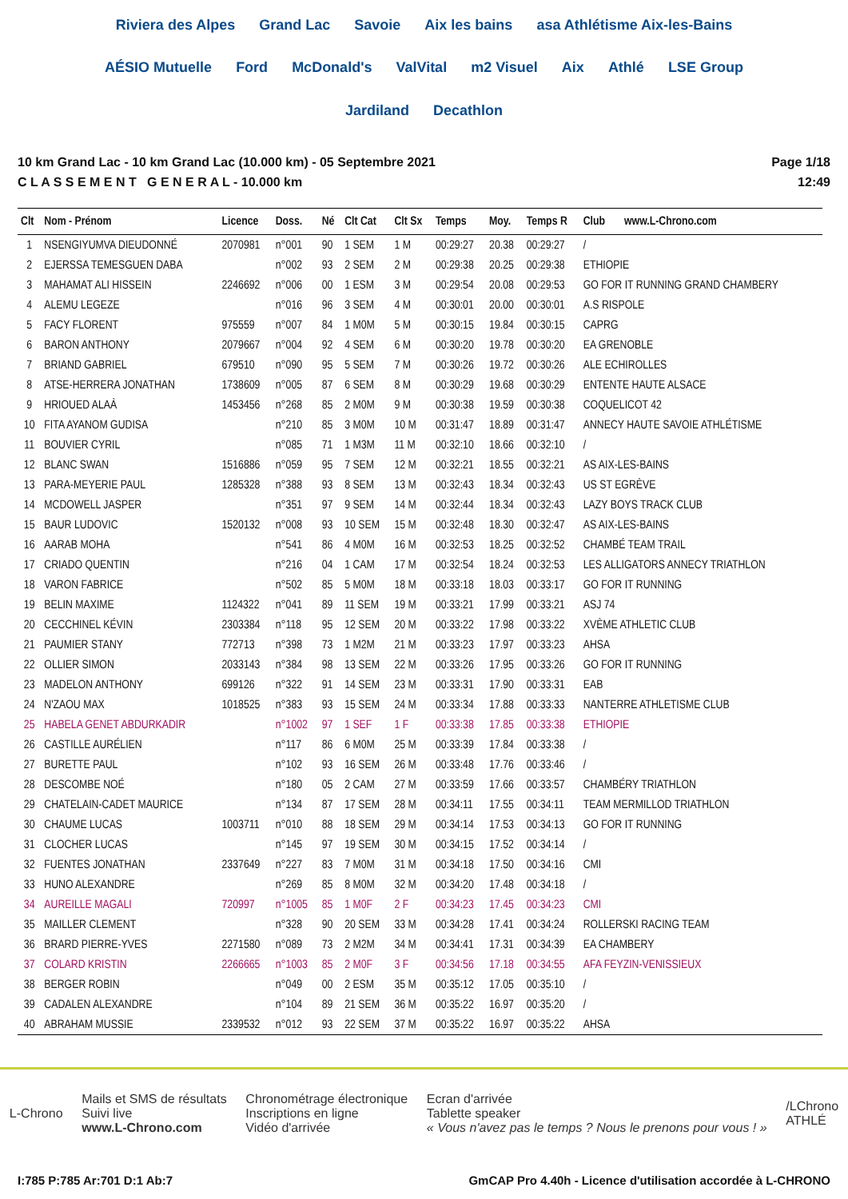Riviera des Alpes Grand Lac Savoie Aix les bains asa Athlétisme Aix-les-Bains AÉSIO Mutuelle Ford McDonald's ValVital m2 Visuel Aix Athlé LSE Group Jardiland Decathlon
10 km Grand Lac - 10 km Grand Lac (10.000 km) - 05 Septembre 2021
C L A S S E M E N T G E N E R A L - 10.000 km
Page 1/18
12:49
| Clt | Nom - Prénom | Licence | Doss. | Né | Clt Cat | Clt Sx | Temps | Moy. | Temps R | Club www.L-Chrono.com |
| --- | --- | --- | --- | --- | --- | --- | --- | --- | --- | --- |
| 1 | NSENGIYUMVA DIEUDONNÉ | 2070981 | n°001 | 90 | 1 SEM | 1 M | 00:29:27 | 20.38 | 00:29:27 | / |
| 2 | EJERSSA TEMESGUEN DABA | | n°002 | 93 | 2 SEM | 2 M | 00:29:38 | 20.25 | 00:29:38 | ETHIOPIE |
| 3 | MAHAMAT ALI HISSEIN | 2246692 | n°006 | 00 | 1 ESM | 3 M | 00:29:54 | 20.08 | 00:29:53 | GO FOR IT RUNNING GRAND CHAMBERY |
| 4 | ALEMU LEGEZE | | n°016 | 96 | 3 SEM | 4 M | 00:30:01 | 20.00 | 00:30:01 | A.S RISPOLE |
| 5 | FACY FLORENT | 975559 | n°007 | 84 | 1 M0M | 5 M | 00:30:15 | 19.84 | 00:30:15 | CAPRG |
| 6 | BARON ANTHONY | 2079667 | n°004 | 92 | 4 SEM | 6 M | 00:30:20 | 19.78 | 00:30:20 | EA GRENOBLE |
| 7 | BRIAND GABRIEL | 679510 | n°090 | 95 | 5 SEM | 7 M | 00:30:26 | 19.72 | 00:30:26 | ALE ECHIROLLES |
| 8 | ATSE-HERRERA JONATHAN | 1738609 | n°005 | 87 | 6 SEM | 8 M | 00:30:29 | 19.68 | 00:30:29 | ENTENTE HAUTE ALSACE |
| 9 | HRIOUED ALAÀ | 1453456 | n°268 | 85 | 2 M0M | 9 M | 00:30:38 | 19.59 | 00:30:38 | COQUELICOT 42 |
| 10 | FITA AYANOM GUDISA | | n°210 | 85 | 3 M0M | 10 M | 00:31:47 | 18.89 | 00:31:47 | ANNECY HAUTE SAVOIE ATHLÉTISME |
| 11 | BOUVIER CYRIL | | n°085 | 71 | 1 M3M | 11 M | 00:32:10 | 18.66 | 00:32:10 | / |
| 12 | BLANC SWAN | 1516886 | n°059 | 95 | 7 SEM | 12 M | 00:32:21 | 18.55 | 00:32:21 | AS AIX-LES-BAINS |
| 13 | PARA-MEYERIE PAUL | 1285328 | n°388 | 93 | 8 SEM | 13 M | 00:32:43 | 18.34 | 00:32:43 | US ST EGRÈVE |
| 14 | MCDOWELL JASPER | | n°351 | 97 | 9 SEM | 14 M | 00:32:44 | 18.34 | 00:32:43 | LAZY BOYS TRACK CLUB |
| 15 | BAUR LUDOVIC | 1520132 | n°008 | 93 | 10 SEM | 15 M | 00:32:48 | 18.30 | 00:32:47 | AS AIX-LES-BAINS |
| 16 | AARAB MOHA | | n°541 | 86 | 4 M0M | 16 M | 00:32:53 | 18.25 | 00:32:52 | CHAMBÉ TEAM TRAIL |
| 17 | CRIADO QUENTIN | | n°216 | 04 | 1 CAM | 17 M | 00:32:54 | 18.24 | 00:32:53 | LES ALLIGATORS ANNECY TRIATHLON |
| 18 | VARON FABRICE | | n°502 | 85 | 5 M0M | 18 M | 00:33:18 | 18.03 | 00:33:17 | GO FOR IT RUNNING |
| 19 | BELIN MAXIME | 1124322 | n°041 | 89 | 11 SEM | 19 M | 00:33:21 | 17.99 | 00:33:21 | ASJ 74 |
| 20 | CECCHINEL KÉVIN | 2303384 | n°118 | 95 | 12 SEM | 20 M | 00:33:22 | 17.98 | 00:33:22 | XVÈME ATHLETIC CLUB |
| 21 | PAUMIER STANY | 772713 | n°398 | 73 | 1 M2M | 21 M | 00:33:23 | 17.97 | 00:33:23 | AHSA |
| 22 | OLLIER SIMON | 2033143 | n°384 | 98 | 13 SEM | 22 M | 00:33:26 | 17.95 | 00:33:26 | GO FOR IT RUNNING |
| 23 | MADELON ANTHONY | 699126 | n°322 | 91 | 14 SEM | 23 M | 00:33:31 | 17.90 | 00:33:31 | EAB |
| 24 | N'ZAOU MAX | 1018525 | n°383 | 93 | 15 SEM | 24 M | 00:33:34 | 17.88 | 00:33:33 | NANTERRE ATHLETISME CLUB |
| 25 | HABELA GENET ABDURKADIR | | n°1002 | 97 | 1 SEF | 1 F | 00:33:38 | 17.85 | 00:33:38 | ETHIOPIE |
| 26 | CASTILLE AURÉLIEN | | n°117 | 86 | 6 M0M | 25 M | 00:33:39 | 17.84 | 00:33:38 | / |
| 27 | BURETTE PAUL | | n°102 | 93 | 16 SEM | 26 M | 00:33:48 | 17.76 | 00:33:46 | / |
| 28 | DESCOMBE NOÉ | | n°180 | 05 | 2 CAM | 27 M | 00:33:59 | 17.66 | 00:33:57 | CHAMBÉRY TRIATHLON |
| 29 | CHATELAIN-CADET MAURICE | | n°134 | 87 | 17 SEM | 28 M | 00:34:11 | 17.55 | 00:34:11 | TEAM MERMILLOD TRIATHLON |
| 30 | CHAUME LUCAS | 1003711 | n°010 | 88 | 18 SEM | 29 M | 00:34:14 | 17.53 | 00:34:13 | GO FOR IT RUNNING |
| 31 | CLOCHER LUCAS | | n°145 | 97 | 19 SEM | 30 M | 00:34:15 | 17.52 | 00:34:14 | / |
| 32 | FUENTES JONATHAN | 2337649 | n°227 | 83 | 7 M0M | 31 M | 00:34:18 | 17.50 | 00:34:16 | CMI |
| 33 | HUNO ALEXANDRE | | n°269 | 85 | 8 M0M | 32 M | 00:34:20 | 17.48 | 00:34:18 | / |
| 34 | AUREILLE MAGALI | 720997 | n°1005 | 85 | 1 M0F | 2 F | 00:34:23 | 17.45 | 00:34:23 | CMI |
| 35 | MAILLER CLEMENT | | n°328 | 90 | 20 SEM | 33 M | 00:34:28 | 17.41 | 00:34:24 | ROLLERSKI RACING TEAM |
| 36 | BRARD PIERRE-YVES | 2271580 | n°089 | 73 | 2 M2M | 34 M | 00:34:41 | 17.31 | 00:34:39 | EA CHAMBERY |
| 37 | COLARD KRISTIN | 2266665 | n°1003 | 85 | 2 M0F | 3 F | 00:34:56 | 17.18 | 00:34:55 | AFA FEYZIN-VENISSIEUX |
| 38 | BERGER ROBIN | | n°049 | 00 | 2 ESM | 35 M | 00:35:12 | 17.05 | 00:35:10 | / |
| 39 | CADALEN ALEXANDRE | | n°104 | 89 | 21 SEM | 36 M | 00:35:22 | 16.97 | 00:35:20 | / |
| 40 | ABRAHAM MUSSIE | 2339532 | n°012 | 93 | 22 SEM | 37 M | 00:35:22 | 16.97 | 00:35:22 | AHSA |
L-Chrono
Mails et SMS de résultats
Suivi live
www.L-Chrono.com
Chronométrage électronique
Inscriptions en ligne
Vidéo d'arrivée
Ecran d'arrivée
Tablette speaker
« Vous n'avez pas le temps ? Nous le prenons pour vous ! »
/LChrono
ATHLÉ
I:785 P:785 Ar:701 D:1 Ab:7 GmCAP Pro 4.40h - Licence d'utilisation accordée à L-CHRONO